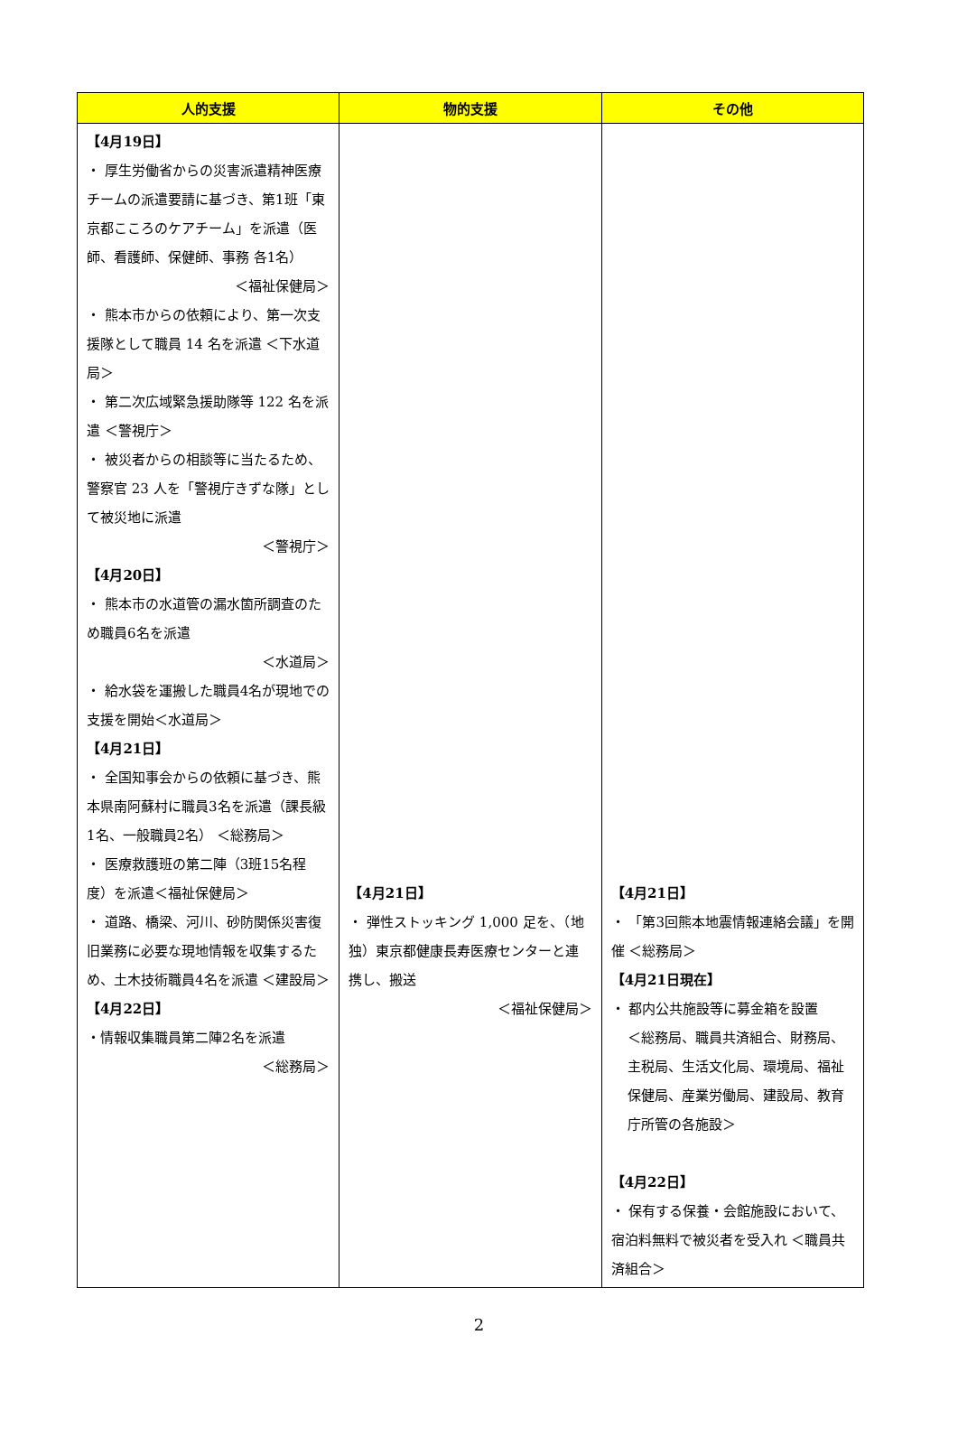| 人的支援 | 物的支援 | その他 |
| --- | --- | --- |
| 【4月19日】 ・ 厚生労働省からの災害派遣精神医療チームの派遣要請に基づき、第1班「東京都こころのケアチーム」を派遣（医師、看護師、保健師、事務 各1名） ＜福祉保健局＞ ・ 熊本市からの依頼により、第一次支援隊として職員 14 名を派遣 ＜下水道局＞ ・ 第二次広域緊急援助隊等 122 名を派遣 ＜警視庁＞ ・ 被災者からの相談等に当たるため、警察官 23 人を「警視庁きずな隊」として被災地に派遣 ＜警視庁＞ 【4月20日】 ・ 熊本市の水道管の漏水箇所調査のため職員6名を派遣 ＜水道局＞ ・ 給水袋を運搬した職員4名が現地での支援を開始＜水道局＞ 【4月21日】 ・ 全国知事会からの依頼に基づき、熊本県南阿蘇村に職員3名を派遣（課長級1名、一般職員2名） ＜総務局＞ ・ 医療救護班の第二陣（3班15名程度）を派遣＜福祉保健局＞ ・ 道路、橋梁、河川、砂防関係災害復旧業務に必要な現地情報を収集するため、土木技術職員4名を派遣 ＜建設局＞ 【4月22日】 ・情報収集職員第二陣2名を派遣 ＜総務局＞ | 【4月21日】 ・ 弾性ストッキング 1,000 足を、（地独）東京都健康長寿医療センターと連携し、搬送 ＜福祉保健局＞ | 【4月21日】 ・ 「第3回熊本地震情報連絡会議」を開催 ＜総務局＞ 【4月21日現在】 ・ 都内公共施設等に募金箱を設置 ＜総務局、職員共済組合、財務局、主税局、生活文化局、環境局、福祉保健局、産業労働局、建設局、教育庁所管の各施設＞ 【4月22日】 ・ 保有する保養・会館施設において、宿泊料無料で被災者を受入れ ＜職員共済組合＞ |
2